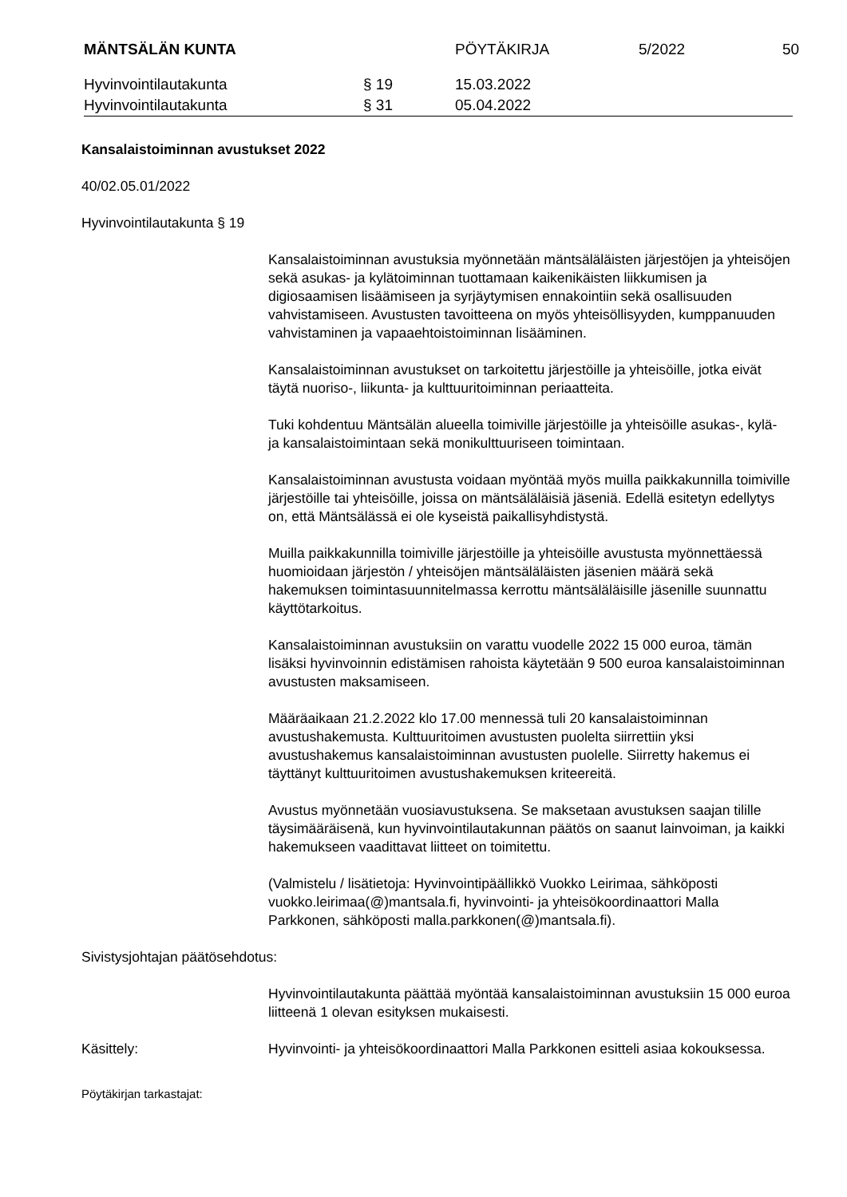MÄNTSÄLÄN KUNTA PÖYTÄKIRJA 5/2022 50
Hyvinvointilautakunta § 19 15.03.2022
Hyvinvointilautakunta § 31 05.04.2022
Kansalaistoiminnan avustukset 2022
40/02.05.01/2022
Hyvinvointilautakunta § 19
Kansalaistoiminnan avustuksia myönnetään mäntsäläläisten järjestöjen ja yhteisöjen sekä asukas- ja kylätoiminnan tuottamaan kaikenikäisten liikkumisen ja digiosaamisen lisäämiseen ja syrjäytymisen ennakointiin sekä osallisuuden vahvistamiseen. Avustusten tavoitteena on myös yhteisöllisyyden, kumppanuuden vahvistaminen ja vapaaehtoistoiminnan lisääminen.
Kansalaistoiminnan avustukset on tarkoitettu järjestöille ja yhteisöille, jotka eivät täytä nuoriso-, liikunta- ja kulttuuritoiminnan periaatteita.
Tuki kohdentuu Mäntsälän alueella toimiville järjestöille ja yhteisöille asukas-, kylä- ja kansalaistoimintaan sekä monikulttuuriseen toimintaan.
Kansalaistoiminnan avustusta voidaan myöntää myös muilla paikkakunnilla toimiville järjestöille tai yhteisöille, joissa on mäntsäläläisiä jäseniä. Edellä esitetyn edellytys on, että Mäntsälässä ei ole kyseistä paikallisyhdistystä.
Muilla paikkakunnilla toimiville järjestöille ja yhteisöille avustusta myönnettäessä huomioidaan järjestön / yhteisöjen mäntsäläläisten jäsenien määrä sekä hakemuksen toimintasuunnitelmassa kerrottu mäntsäläläisille jäsenille suunnattu käyttötarkoitus.
Kansalaistoiminnan avustuksiin on varattu vuodelle 2022 15 000 euroa, tämän lisäksi hyvinvoinnin edistämisen rahoista käytetään 9 500 euroa kansalaistoiminnan avustusten maksamiseen.
Määräaikaan 21.2.2022 klo 17.00 mennessä tuli 20 kansalaistoiminnan avustushakemusta. Kulttuuritoimen avustusten puolelta siirrettiin yksi avustushakemus kansalaistoiminnan avustusten puolelle. Siirretty hakemus ei täyttänyt kulttuuritoimen avustushakemuksen kriteereitä.
Avustus myönnetään vuosiavustuksena. Se maksetaan avustuksen saajan tilille täysimääräisenä, kun hyvinvointilautakunnan päätös on saanut lainvoiman, ja kaikki hakemukseen vaadittavat liitteet on toimitettu.
(Valmistelu / lisätietoja: Hyvinvointipäällikkö Vuokko Leirimaa, sähköposti vuokko.leirimaa(@)mantsala.fi, hyvinvointi- ja yhteisökoordinaattori Malla Parkkonen, sähköposti malla.parkkonen(@)mantsala.fi).
Sivistysjohtajan päätösehdotus:
Hyvinvointilautakunta päättää myöntää kansalaistoiminnan avustuksiin 15 000 euroa liitteenä 1 olevan esityksen mukaisesti.
Käsittely: Hyvinvointi- ja yhteisökoordinaattori Malla Parkkonen esitteli asiaa kokouksessa.
Pöytäkirjan tarkastajat: